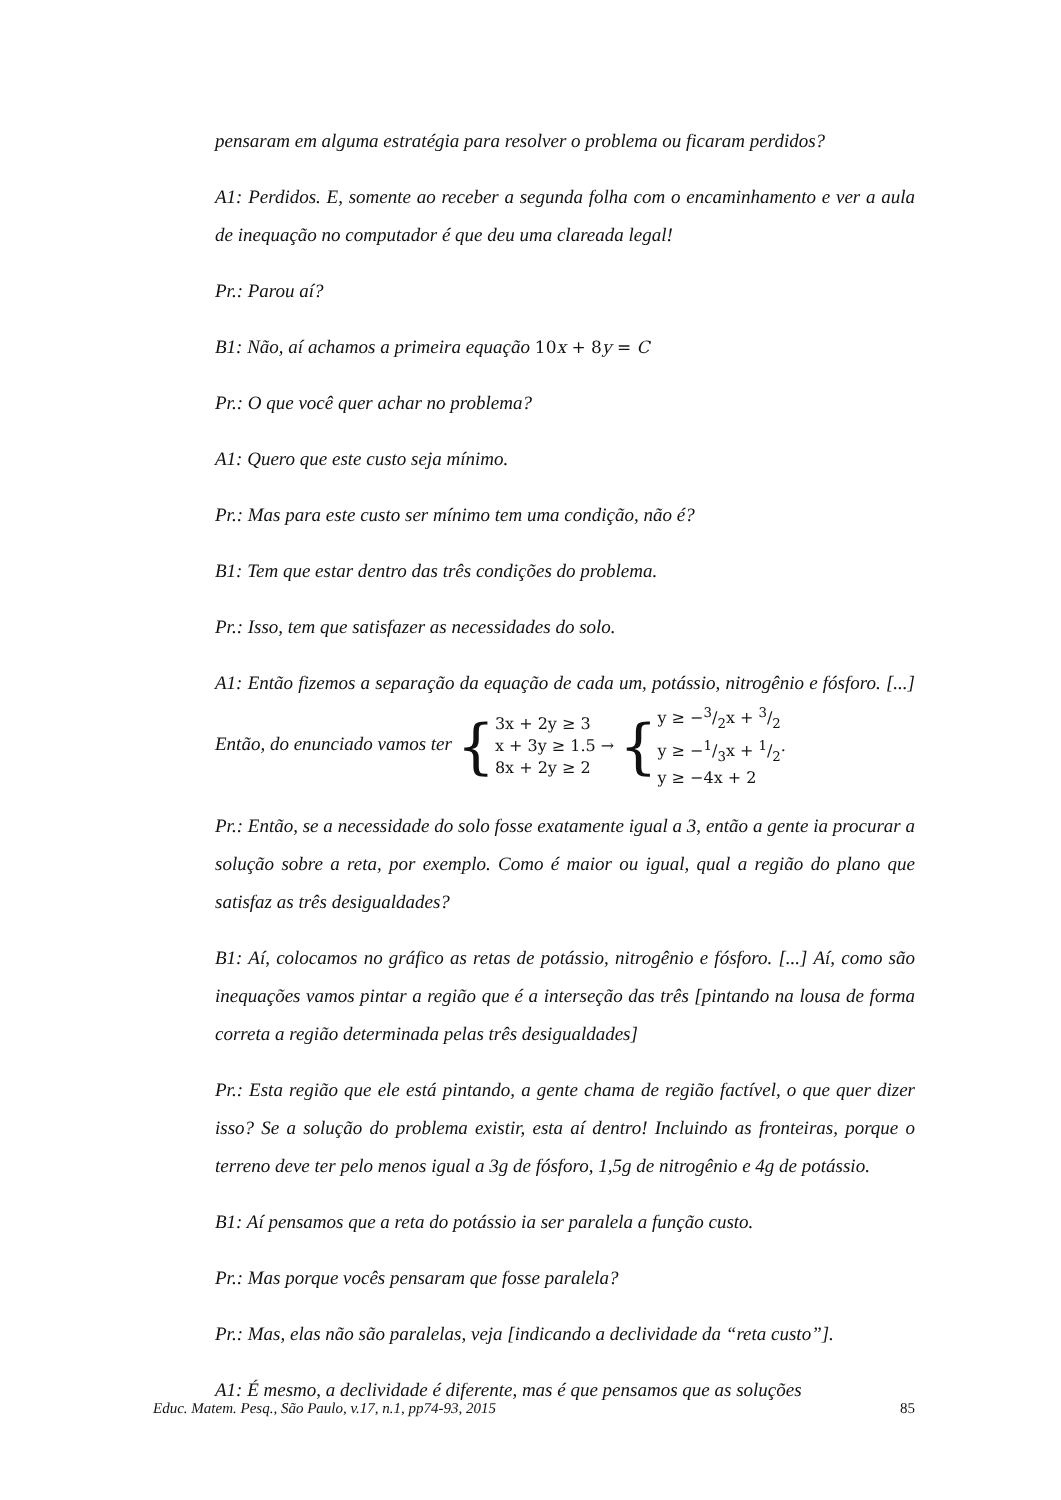pensaram em alguma estratégia para resolver o problema ou ficaram perdidos?
A1: Perdidos. E, somente ao receber a segunda folha com o encaminhamento e ver a aula de inequação no computador é que deu uma clareada legal!
Pr.: Parou aí?
B1: Não, aí achamos a primeira equação 10x + 8y = C
Pr.: O que você quer achar no problema?
A1: Quero que este custo seja mínimo.
Pr.: Mas para este custo ser mínimo tem uma condição, não é?
B1: Tem que estar dentro das três condições do problema.
Pr.: Isso, tem que satisfazer as necessidades do solo.
A1: Então fizemos a separação da equação de cada um, potássio, nitrogênio e fósforo. [...] Então, do enunciado vamos ter { 3x + 2y ≥ 3
x + 3y ≥ 1.5
8x + 2y ≥ 2 → { y ≥ −3/2x + 3/2
y ≥ −1/3x + 1/2
y ≥ −4x + 2.
Pr.: Então, se a necessidade do solo fosse exatamente igual a 3, então a gente ia procurar a solução sobre a reta, por exemplo. Como é maior ou igual, qual a região do plano que satisfaz as três desigualdades?
B1: Aí, colocamos no gráfico as retas de potássio, nitrogênio e fósforo. [...] Aí, como são inequações vamos pintar a região que é a interseção das três [pintando na lousa de forma correta a região determinada pelas três desigualdades]
Pr.: Esta região que ele está pintando, a gente chama de região factível, o que quer dizer isso? Se a solução do problema existir, esta aí dentro! Incluindo as fronteiras, porque o terreno deve ter pelo menos igual a 3g de fósforo, 1,5g de nitrogênio e 4g de potássio.
B1: Aí pensamos que a reta do potássio ia ser paralela a função custo.
Pr.: Mas porque vocês pensaram que fosse paralela?
Pr.: Mas, elas não são paralelas, veja [indicando a declividade da “reta custo”].
A1: É mesmo, a declividade é diferente, mas é que pensamos que as soluções
Educ. Matem. Pesq., São Paulo, v.17, n.1, pp74-93, 2015 85